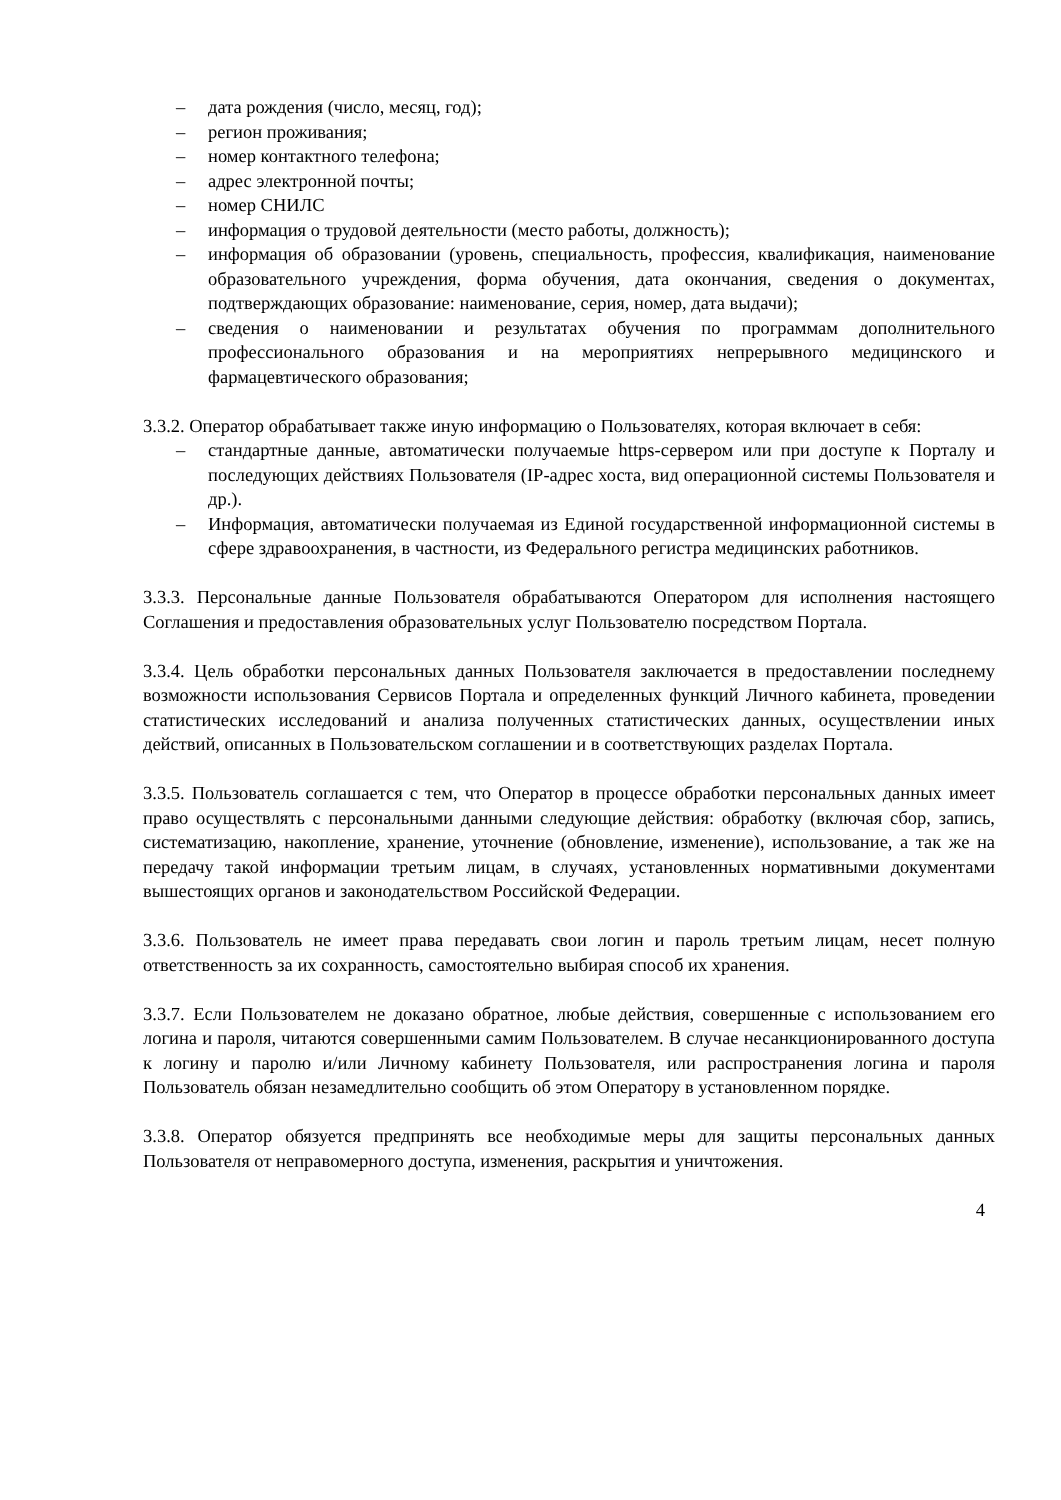– дата рождения (число, месяц, год);
– регион проживания;
– номер контактного телефона;
– адрес электронной почты;
– номер СНИЛС
– информация о трудовой деятельности (место работы, должность);
– информация об образовании (уровень, специальность, профессия, квалификация, наименование образовательного учреждения, форма обучения, дата окончания, сведения о документах, подтверждающих образование: наименование, серия, номер, дата выдачи);
– сведения о наименовании и результатах обучения по программам дополнительного профессионального образования и на мероприятиях непрерывного медицинского и фармацевтического образования;
3.3.2. Оператор обрабатывает также иную информацию о Пользователях, которая включает в себя:
– стандартные данные, автоматически получаемые https-сервером или при доступе к Порталу и последующих действиях Пользователя (IP-адрес хоста, вид операционной системы Пользователя и др.).
– Информация, автоматически получаемая из Единой государственной информационной системы в сфере здравоохранения, в частности, из Федерального регистра медицинских работников.
3.3.3. Персональные данные Пользователя обрабатываются Оператором для исполнения настоящего Соглашения и предоставления образовательных услуг Пользователю посредством Портала.
3.3.4. Цель обработки персональных данных Пользователя заключается в предоставлении последнему возможности использования Сервисов Портала и определенных функций Личного кабинета, проведении статистических исследований и анализа полученных статистических данных, осуществлении иных действий, описанных в Пользовательском соглашении и в соответствующих разделах Портала.
3.3.5. Пользователь соглашается с тем, что Оператор в процессе обработки персональных данных имеет право осуществлять с персональными данными следующие действия: обработку (включая сбор, запись, систематизацию, накопление, хранение, уточнение (обновление, изменение), использование, а так же на передачу такой информации третьим лицам, в случаях, установленных нормативными документами вышестоящих органов и законодательством Российской Федерации.
3.3.6. Пользователь не имеет права передавать свои логин и пароль третьим лицам, несет полную ответственность за их сохранность, самостоятельно выбирая способ их хранения.
3.3.7. Если Пользователем не доказано обратное, любые действия, совершенные с использованием его логина и пароля, читаются совершенными самим Пользователем. В случае несанкционированного доступа к логину и паролю и/или Личному кабинету Пользователя, или распространения логина и пароля Пользователь обязан незамедлительно сообщить об этом Оператору в установленном порядке.
3.3.8. Оператор обязуется предпринять все необходимые меры для защиты персональных данных Пользователя от неправомерного доступа, изменения, раскрытия и уничтожения.
4